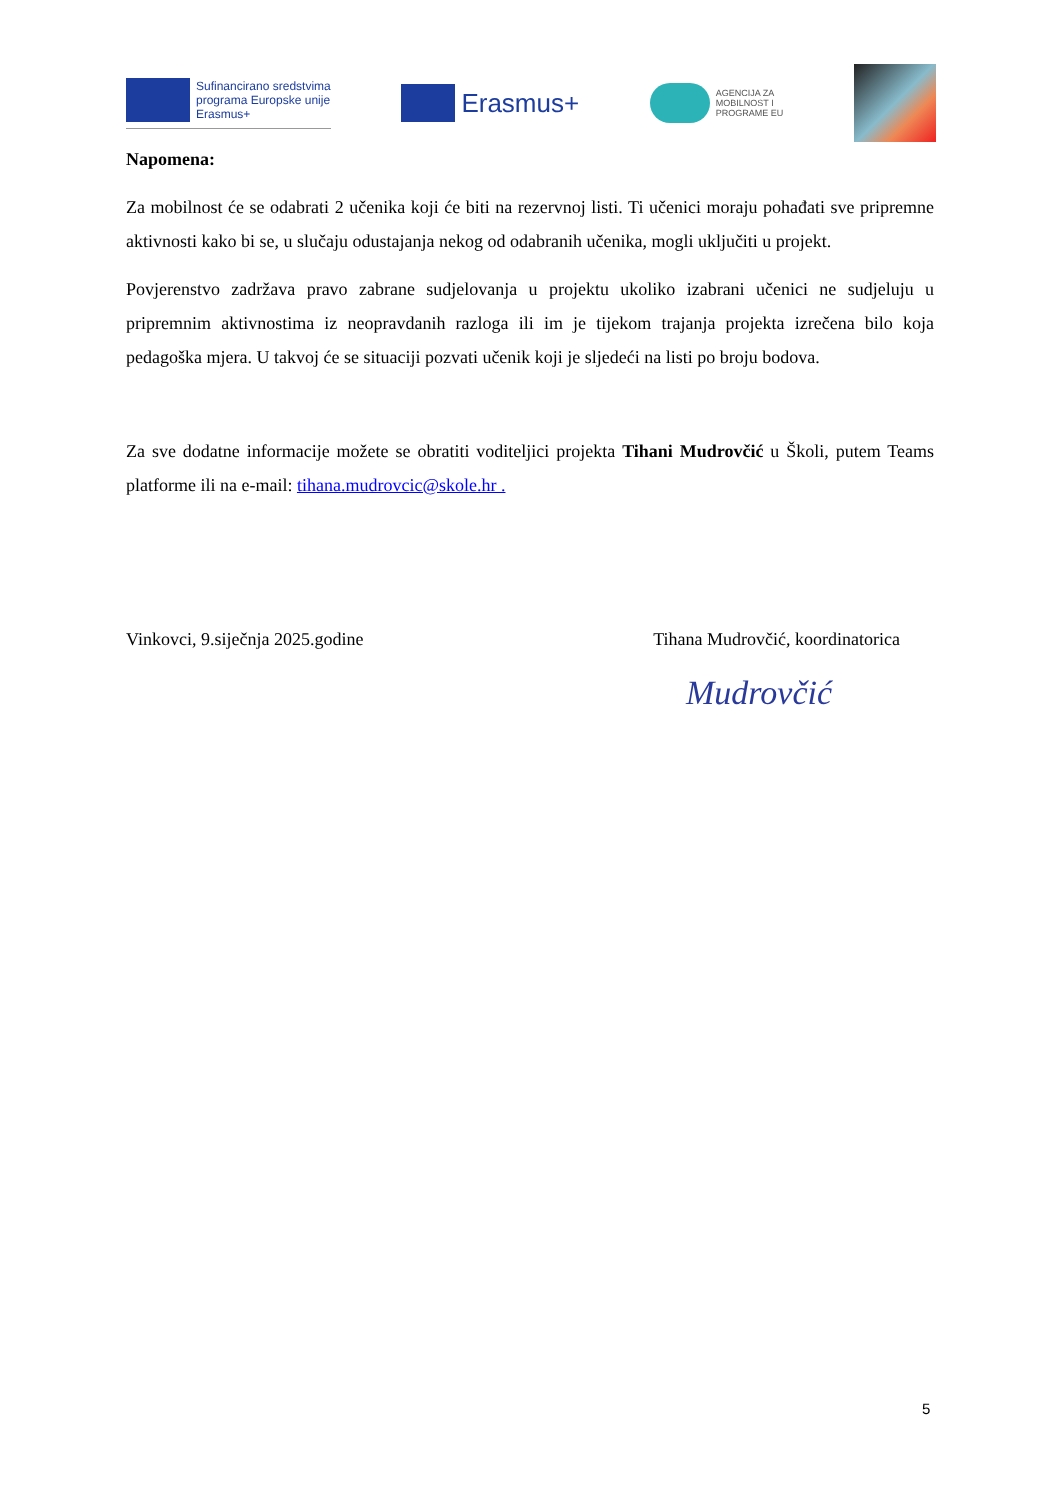Sufinancirano sredstvima
programa Europske unije
Erasmus+
Erasmus+
AGENCIJA ZA
MOBILNOST I
PROGRAME EU
Napomena:
Za mobilnost će se odabrati 2 učenika koji će biti na rezervnoj listi. Ti učenici moraju pohađati sve pripremne aktivnosti kako bi se, u slučaju odustajanja nekog od odabranih učenika, mogli uključiti u projekt.
Povjerenstvo zadržava pravo zabrane sudjelovanja u projektu ukoliko izabrani učenici ne sudjeluju u pripremnim aktivnostima iz neopravdanih razloga ili im je tijekom trajanja projekta izrečena bilo koja pedagoška mjera. U takvoj će se situaciji pozvati učenik koji je sljedeći na listi po broju bodova.
Za sve dodatne informacije možete se obratiti voditeljici projekta Tihani Mudrovčić u Školi, putem Teams platforme ili na e-mail: tihana.mudrovcic@skole.hr .
Vinkovci, 9.siječnja 2025.godine Tihana Mudrovčić, koordinatorica
Mudrovčić
5